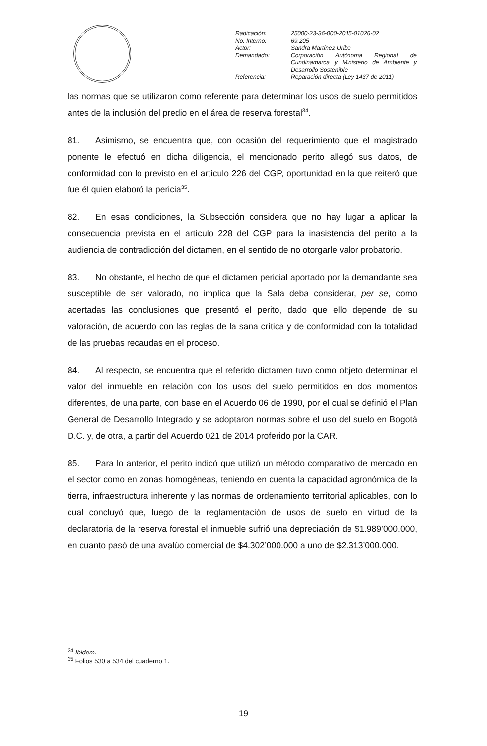| Radicación: | 25000-23-36-000-2015-01026-02 |
| No. Interno: | 69.205 |
| Actor: | Sandra Martínez Uribe |
| Demandado: | Corporación Autónoma Regional de Cundinamarca y Ministerio de Ambiente y Desarrollo Sostenible |
| Referencia: | Reparación directa (Ley 1437 de 2011) |
las normas que se utilizaron como referente para determinar los usos de suelo permitidos antes de la inclusión del predio en el área de reserva forestal<sup>34</sup>.
81. Asimismo, se encuentra que, con ocasión del requerimiento que el magistrado ponente le efectuó en dicha diligencia, el mencionado perito allegó sus datos, de conformidad con lo previsto en el artículo 226 del CGP, oportunidad en la que reiteró que fue él quien elaboró la pericia<sup>35</sup>.
82. En esas condiciones, la Subsección considera que no hay lugar a aplicar la consecuencia prevista en el artículo 228 del CGP para la inasistencia del perito a la audiencia de contradicción del dictamen, en el sentido de no otorgarle valor probatorio.
83. No obstante, el hecho de que el dictamen pericial aportado por la demandante sea susceptible de ser valorado, no implica que la Sala deba considerar, per se, como acertadas las conclusiones que presentó el perito, dado que ello depende de su valoración, de acuerdo con las reglas de la sana crítica y de conformidad con la totalidad de las pruebas recaudas en el proceso.
84. Al respecto, se encuentra que el referido dictamen tuvo como objeto determinar el valor del inmueble en relación con los usos del suelo permitidos en dos momentos diferentes, de una parte, con base en el Acuerdo 06 de 1990, por el cual se definió el Plan General de Desarrollo Integrado y se adoptaron normas sobre el uso del suelo en Bogotá D.C. y, de otra, a partir del Acuerdo 021 de 2014 proferido por la CAR.
85. Para lo anterior, el perito indicó que utilizó un método comparativo de mercado en el sector como en zonas homogéneas, teniendo en cuenta la capacidad agronómica de la tierra, infraestructura inherente y las normas de ordenamiento territorial aplicables, con lo cual concluyó que, luego de la reglamentación de usos de suelo en virtud de la declaratoria de la reserva forestal el inmueble sufrió una depreciación de $1.989’000.000, en cuanto pasó de una avalúo comercial de $4.302’000.000 a uno de $2.313’000.000.
<sup>34</sup> Ibidem.
<sup>35</sup> Folios 530 a 534 del cuaderno 1.
19